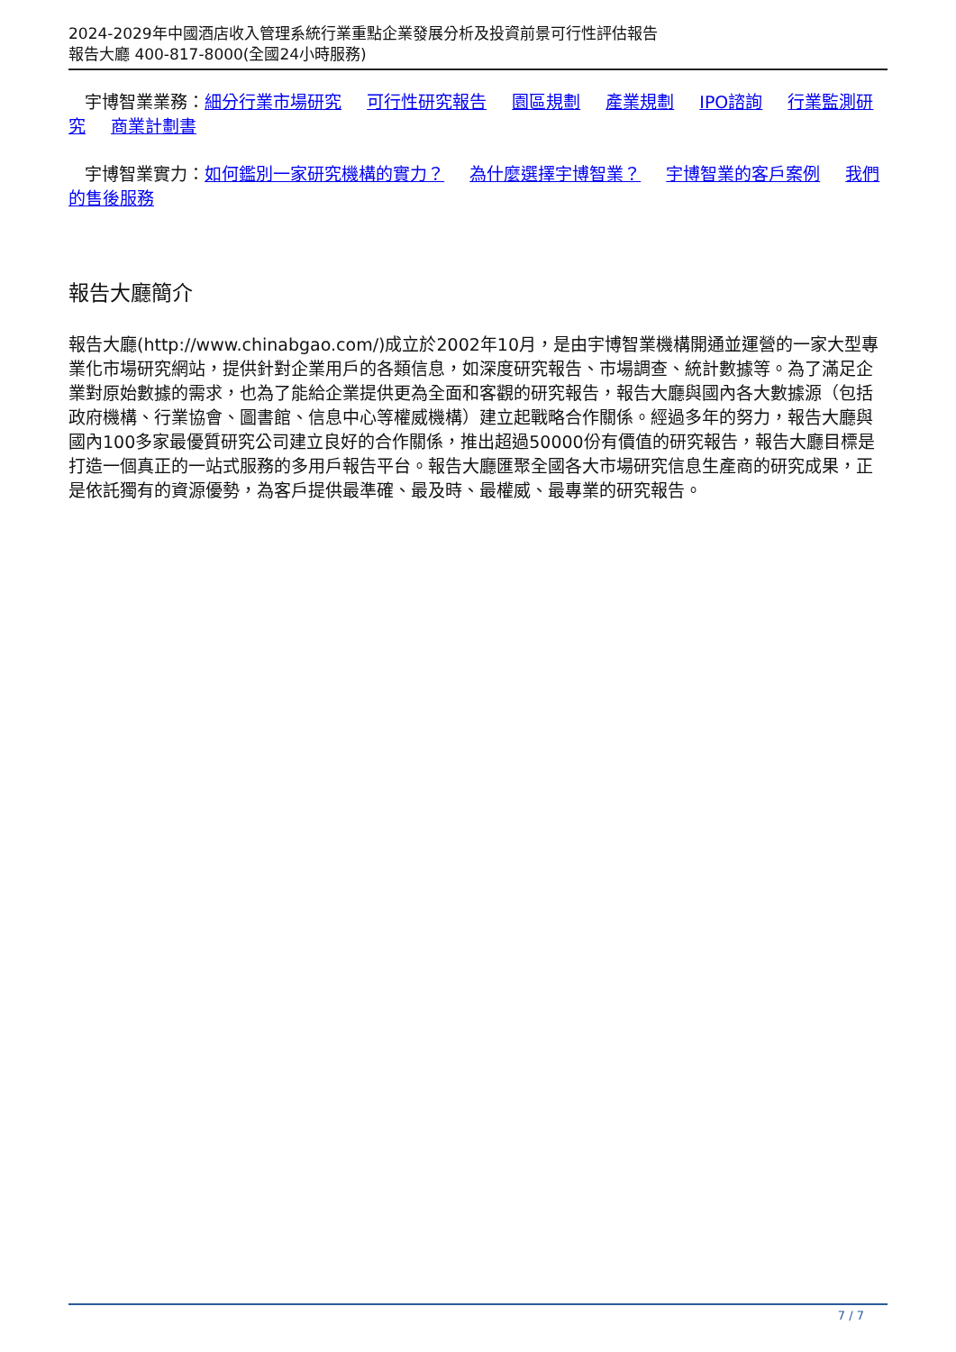2024-2029年中國酒店收入管理系統行業重點企業發展分析及投資前景可行性評估報告
報告大廳 400-817-8000(全國24小時服務)
宇博智業業務：細分行業市場研究 可行性研究報告 園區規劃 產業規劃 IPO諮詢 行業監測研究 商業計劃書
宇博智業實力：如何鑑別一家研究機構的實力？ 為什麼選擇宇博智業？ 宇博智業的客戶案例 我們的售後服務
報告大廳簡介
報告大廳(http://www.chinabgao.com/)成立於2002年10月，是由宇博智業機構開通並運營的一家大型專業化市場研究網站，提供針對企業用戶的各類信息，如深度研究報告、市場調查、統計數據等。為了滿足企業對原始數據的需求，也為了能給企業提供更為全面和客觀的研究報告，報告大廳與國內各大數據源（包括政府機構、行業協會、圖書館、信息中心等權威機構）建立起戰略合作關係。經過多年的努力，報告大廳與國內100多家最優質研究公司建立良好的合作關係，推出超過50000份有價值的研究報告，報告大廳目標是打造一個真正的一站式服務的多用戶報告平台。報告大廳匯聚全國各大市場研究信息生產商的研究成果，正是依託獨有的資源優勢，為客戶提供最準確、最及時、最權威、最專業的研究報告。
7 / 7